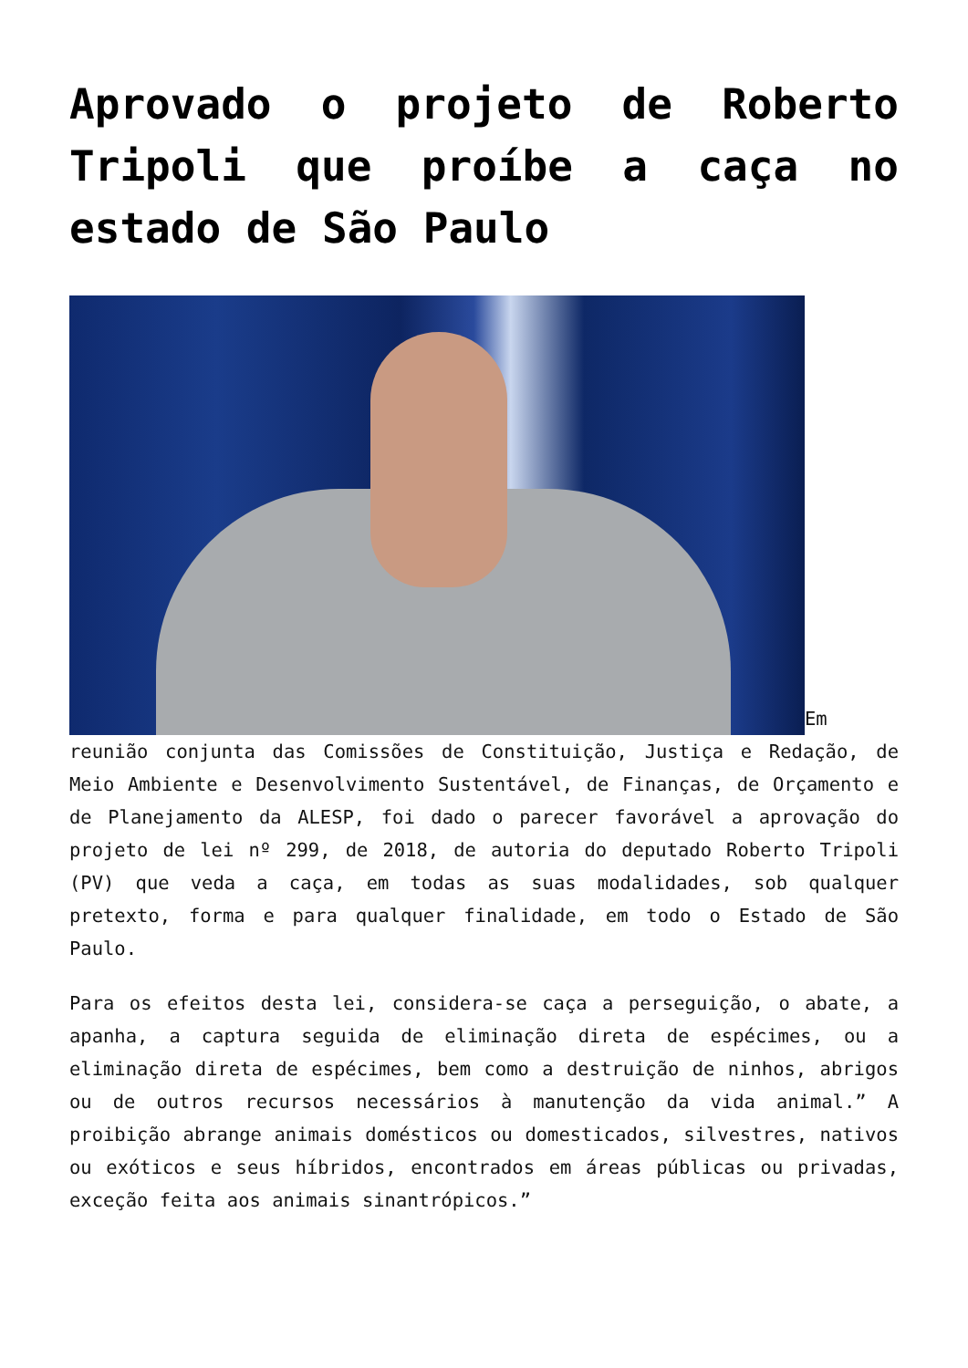Aprovado o projeto de Roberto Tripoli que proíbe a caça no estado de São Paulo
Em reunião conjunta das Comissões de Constituição, Justiça e Redação, de Meio Ambiente e Desenvolvimento Sustentável, de Finanças, de Orçamento e de Planejamento da ALESP, foi dado o parecer favorável a aprovação do projeto de lei nº 299, de 2018, de autoria do deputado Roberto Tripoli (PV) que veda a caça, em todas as suas modalidades, sob qualquer pretexto, forma e para qualquer finalidade, em todo o Estado de São Paulo.
Para os efeitos desta lei, considera-se caça a perseguição, o abate, a apanha, a captura seguida de eliminação direta de espécimes, ou a eliminação direta de espécimes, bem como a destruição de ninhos, abrigos ou de outros recursos necessários à manutenção da vida animal.” A proibição abrange animais domésticos ou domesticados, silvestres, nativos ou exóticos e seus híbridos, encontrados em áreas públicas ou privadas, exceção feita aos animais sinantrópicos.”